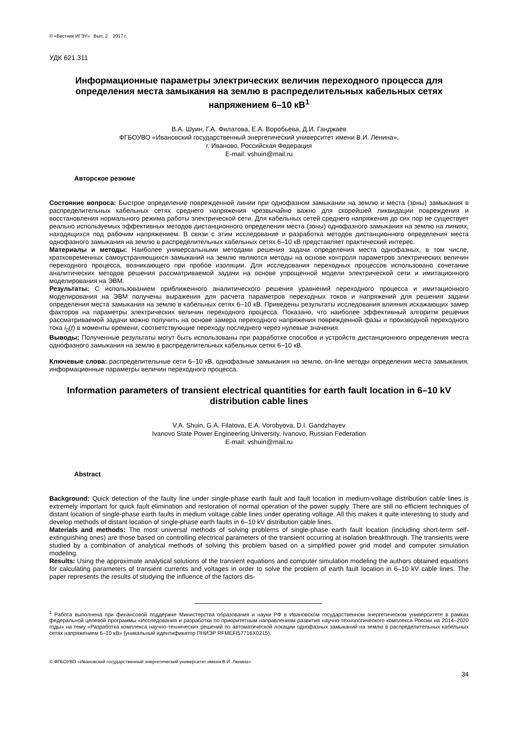© «Вестник ИГЭУ» Вып. 2 2017 г.
УДК 621.311
Информационные параметры электрических величин переходного процесса для определения места замыкания на землю в распределительных кабельных сетях напряжением 6–10 кВ<sup>1</sup>
В.А. Шуин, Г.А. Филатова, Е.А. Воробьева, Д.И. Ганджаев
ФГБОУВО «Ивановский государственный энергетический университет имени В.И. Ленина»,
г. Иваново, Российская Федерация
E-mail: vshuin@mail.ru
Авторское резюме
Состояние вопроса: Быстрое определение поврежденной линии при однофазном замыкании на землю и места (зоны) замыкания в распределительных кабельных сетях среднего напряжения чрезвычайно важно для скорейшей ликвидации повреждения и восстановления нормального режима работы электрической сети. Для кабельных сетей среднего напряжения до сих пор не существует реально используемых эффективных методов дистанционного определения места (зоны) однофазного замыкания на землю на линиях, находящихся под рабочим напряжением. В связи с этим исследование и разработка методов дистанционного определения места однофазного замыкания на землю в распределительных кабельных сетях 6–10 кВ представляет практический интерес.
Материалы и методы: Наиболее универсальными методами решения задачи определения места однофазных, в том числе, кратковременных самоустраняющихся замыканий на землю являются методы на основе контроля параметров электрических величин переходного процесса, возникающего при пробое изоляции. Для исследования переходных процессов использовано сочетание аналитических методов решения рассматриваемой задачи на основе упрощенной модели электрической сети и имитационного моделирования на ЭВМ.
Результаты: С использованием приближенного аналитического решения уравнений переходного процесса и имитационного моделирования на ЭВМ получены выражения для расчета параметров переходных токов и напряжений для решения задачи определения места замыкания на землю в кабельных сетях 6–10 кВ. Приведены результаты исследования влияния искажающих замер факторов на параметры электрических величин переходного процесса. Показано, что наиболее эффективный алгоритм решения рассматриваемой задачи можно получить на основе замера переходного напряжения поврежденной фазы и производной переходного тока i<sub>0</sub>(t) в моменты времени, соответствующие переходу последнего через нулевые значения.
Выводы: Полученные результаты могут быть использованы при разработке способов и устройств дистанционного определения места однофазного замыкания на землю в распределительных кабельных сетях 6–10 кВ.
Ключевые слова: распределительные сети 6–10 кВ, однофазные замыкания на землю, on-line методы определения места замыкания, информационные параметры величин переходного процесса.
Information parameters of transient electrical quantities for earth fault location in 6–10 kV distribution cable lines
V.A. Shuin, G.A. Filatova, E.A. Vorobyova, D.I. Gandzhayev
Ivanovo State Power Engineering University, Ivanovo, Russian Federation
E-mail: vshuin@mail.ru
Abstract
Background: Quick detection of the faulty line under single-phase earth fault and fault location in medium-voltage distribution cable lines is extremely important for quick fault elimination and restoration of normal operation of the power supply. There are still no efficient techniques of distant location of single-phase earth faults in medium voltage cable lines under operating voltage. All this makes it quite interesting to study and develop methods of distant location of single-phase earth faults in 6–10 kV distribution cable lines.
Materials and methods: The most universal methods of solving problems of single-phase earth fault location (including short-term self-extinguishing ones) are those based on controlling electrical parameters of the transient occurring at isolation breakthrough. The transients were studied by a combination of analytical methods of solving this problem based on a simplified power grid model and computer simulation modeling.
Results: Using the approximate analytical solutions of the transient equations and computer simulation modeling the authors obtained equations for calculating parameters of transient currents and voltages in order to solve the problem of earth fault location in 6–10 kV cable lines. The paper represents the results of studying the influence of the factors dis-
<sup>1</sup> Работа выполнена при финансовой поддержке Министерства образования и науки РФ в Ивановском государственном энергетическом университете в рамках федеральной целевой программы «Исследования и разработки по приоритетным направлениям развития научно-технологического комплекса России на 2014–2020 годы» на тему «Разработка комплекса научно-технических решений по автоматической локации однофазных замыканий на землю в распределительных кабельных сетях напряжением 6–10 кВ» (уникальный идентификатор ПНИЭР RFMEFI57716X0215).
© ФГБОУВО «Ивановский государственный энергетический университет имени В.И. Ленина»
34